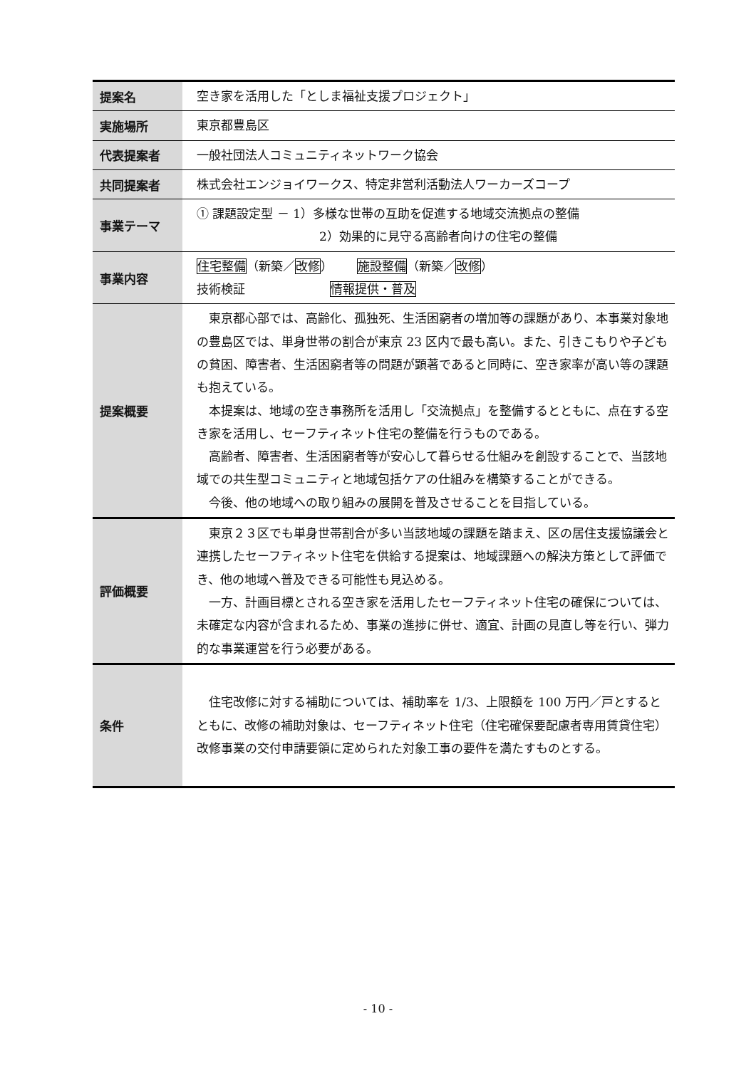| 提案名 | 空き家を活用した「としま福祉支援プロジェクト」 |
| 実施場所 | 東京都豊島区 |
| 代表提案者 | 一般社団法人コミュニティネットワーク協会 |
| 共同提案者 | 株式会社エンジョイワークス、特定非営利活動法人ワーカーズコープ |
| 事業テーマ | ① 課題設定型 － 1）多様な世帯の互助を促進する地域交流拠点の整備 2）効果的に見守る高齢者向けの住宅の整備 |
| 事業内容 | 住宅整備 （新築／ 改修 ） 施設整備 （新築／ 改修 ） 技術検証 情報提供・普及 |
| 提案概要 | 東京都心部では、高齢化、孤独死、生活困窮者の増加等の課題があり、本事業対象地の豊島区では、単身世帯の割合が東京 23 区内で最も高い。また、引きこもりや子どもの貧困、障害者、生活困窮者等の問題が顕著であると同時に、空き家率が高い等の課題も抱えている。 本提案は、地域の空き事務所を活用し「交流拠点」を整備するとともに、点在する空き家を活用し、セーフティネット住宅の整備を行うものである。 高齢者、障害者、生活困窮者等が安心して暮らせる仕組みを創設することで、当該地域での共生型コミュニティと地域包括ケアの仕組みを構築することができる。 今後、他の地域への取り組みの展開を普及させることを目指している。 |
| 評価概要 | 東京２３区でも単身世帯割合が多い当該地域の課題を踏まえ、区の居住支援協議会と連携したセーフティネット住宅を供給する提案は、地域課題への解決方策として評価でき、他の地域へ普及できる可能性も見込める。 一方、計画目標とされる空き家を活用したセーフティネット住宅の確保については、未確定な内容が含まれるため、事業の進捗に併せ、適宜、計画の見直し等を行い、弾力的な事業運営を行う必要がある。 |
| 条件 | 住宅改修に対する補助については、補助率を 1/3、上限額を 100 万円／戸とするとともに、改修の補助対象は、セーフティネット住宅（住宅確保要配慮者専用賃貸住宅）改修事業の交付申請要領に定められた対象工事の要件を満たすものとする。 |
- 10 -